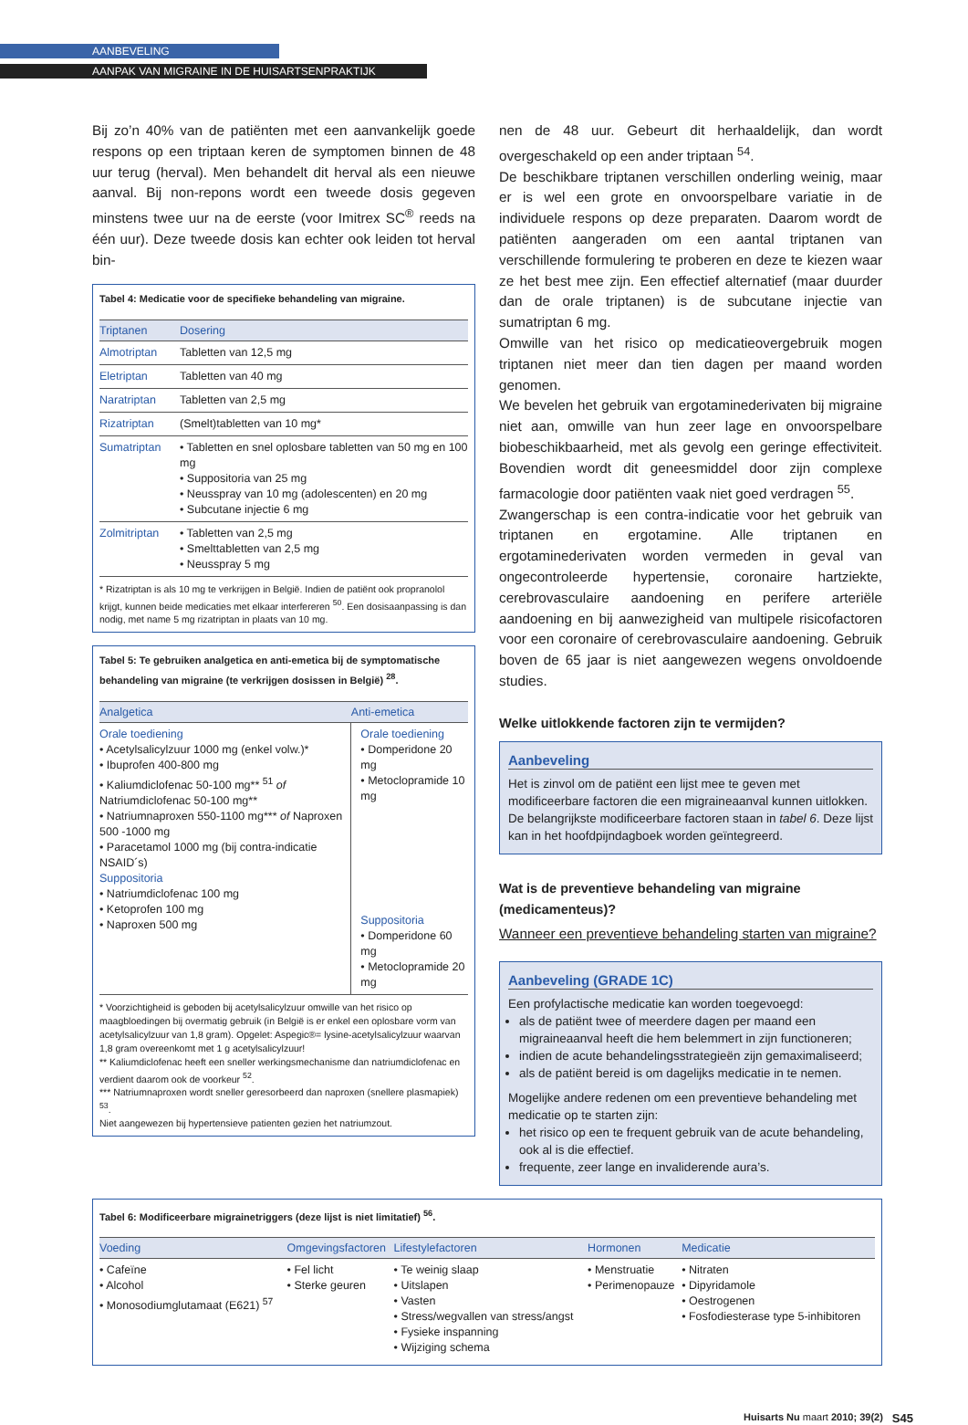AANBEVELING
AANPAK VAN MIGRAINE IN DE HUISARTSENPRAKTIJK
Bij zo’n 40% van de patiënten met een aanvankelijk goede respons op een triptaan keren de symptomen binnen de 48 uur terug (herval). Men behandelt dit herval als een nieuwe aanval. Bij non-repons wordt een tweede dosis gegeven minstens twee uur na de eerste (voor Imitrex SC<sup>®</sup> reeds na één uur). Deze tweede dosis kan echter ook leiden tot herval bin-
Tabel 4: Medicatie voor de specifieke behandeling van migraine.
| Triptanen | Dosering |
| --- | --- |
| Almotriptan | Tabletten van 12,5 mg |
| Eletriptan | Tabletten van 40 mg |
| Naratriptan | Tabletten van 2,5 mg |
| Rizatriptan | (Smelt)tabletten van 10 mg* |
| Sumatriptan | • Tabletten en snel oplosbare tabletten van 50 mg en 100 mg • Suppositoria van 25 mg • Neusspray van 10 mg (adolescenten) en 20 mg • Subcutane injectie 6 mg |
| Zolmitriptan | • Tabletten van 2,5 mg • Smelttabletten van 2,5 mg • Neusspray 5 mg |
* Rizatriptan is als 10 mg te verkrijgen in België. Indien de patiënt ook propranolol krijgt, kunnen beide medicaties met elkaar interfereren <sup>50</sup>. Een dosisaanpassing is dan nodig, met name 5 mg rizatriptan in plaats van 10 mg.
Tabel 5: Te gebruiken analgetica en anti-emetica bij de symptomatische behandeling van migraine (te verkrijgen dosissen in België) <sup>28</sup>.
| Analgetica | Anti-emetica |
| --- | --- |
| Orale toediening • Acetylsalicylzuur 1000 mg (enkel volw.)* • Ibuprofen 400-800 mg • Kaliumdiclofenac 50-100 mg** <sup>51</sup> of Natriumdiclofenac 50-100 mg** • Natriumnaproxen 550-1100 mg*** of Naproxen 500 -1000 mg • Paracetamol 1000 mg (bij contra-indicatie NSAID´s) Suppositoria • Natriumdiclofenac 100 mg • Ketoprofen 100 mg • Naproxen 500 mg | Orale toediening • Domperidone 20 mg • Metoclopramide 10 mg Suppositoria • Domperidone 60 mg • Metoclopramide 20 mg |
* Voorzichtigheid is geboden bij acetylsalicylzuur omwille van het risico op maagbloedingen bij overmatig gebruik (in België is er enkel een oplosbare vorm van acetylsalicylzuur van 1,8 gram). Opgelet: Aspegic®= lysine-acetylsalicylzuur waarvan 1,8 gram overeenkomt met 1 g acetylsalicylzuur!
** Kaliumdiclofenac heeft een sneller werkingsmechanisme dan natriumdiclofenac en verdient daarom ook de voorkeur <sup>52</sup>.
*** Natriumnaproxen wordt sneller geresorbeerd dan naproxen (snellere plasmapiek) <sup>53</sup>.
Niet aangewezen bij hypertensieve patienten gezien het natriumzout.
nen de 48 uur. Gebeurt dit herhaaldelijk, dan wordt overgeschakeld op een ander triptaan <sup>54</sup>.
De beschikbare triptanen verschillen onderling weinig, maar er is wel een grote en onvoorspelbare variatie in de individuele respons op deze preparaten. Daarom wordt de patiënten aangeraden om een aantal triptanen van verschillende formulering te proberen en deze te kiezen waar ze het best mee zijn. Een effectief alternatief (maar duurder dan de orale triptanen) is de subcutane injectie van sumatriptan 6 mg.
Omwille van het risico op medicatieovergebruik mogen triptanen niet meer dan tien dagen per maand worden genomen.
We bevelen het gebruik van ergotaminederivaten bij migraine niet aan, omwille van hun zeer lage en onvoorspelbare biobeschikbaarheid, met als gevolg een geringe effectiviteit. Bovendien wordt dit geneesmiddel door zijn complexe farmacologie door patiënten vaak niet goed verdragen <sup>55</sup>.
Zwangerschap is een contra-indicatie voor het gebruik van triptanen en ergotamine. Alle triptanen en ergotaminederivaten worden vermeden in geval van ongecontroleerde hypertensie, coronaire hartziekte, cerebrovasculaire aandoening en perifere arteriële aandoening en bij aanwezigheid van multipele risicofactoren voor een coronaire of cerebrovasculaire aandoening. Gebruik boven de 65 jaar is niet aangewezen wegens onvoldoende studies.
Welke uitlokkende factoren zijn te vermijden?
Aanbeveling
Het is zinvol om de patiënt een lijst mee te geven met modificeerbare factoren die een migraineaanval kunnen uitlokken. De belangrijkste modificeerbare factoren staan in tabel 6. Deze lijst kan in het hoofdpijndagboek worden geïntegreerd.
Wat is de preventieve behandeling van migraine (medicamenteus)?
Wanneer een preventieve behandeling starten van migraine?
Aanbeveling (GRADE 1C)
Een profylactische medicatie kan worden toegevoegd:
als de patiënt twee of meerdere dagen per maand een migraineaanval heeft die hem belemmert in zijn functioneren;
indien de acute behandelingsstrategieën zijn gemaximaliseerd;
als de patiënt bereid is om dagelijks medicatie in te nemen.
Mogelijke andere redenen om een preventieve behandeling met medicatie op te starten zijn:
het risico op een te frequent gebruik van de acute behandeling, ook al is die effectief.
frequente, zeer lange en invaliderende aura’s.
Tabel 6: Modificeerbare migrainetriggers (deze lijst is niet limitatief) <sup>56</sup>.
| Voeding | Omgevingsfactoren | Lifestylefactoren | Hormonen | Medicatie |
| --- | --- | --- | --- | --- |
| • Cafeïne • Alcohol • Monosodiumglutamaat (E621) <sup>57</sup> | • Fel licht • Sterke geuren | • Te weinig slaap • Uitslapen • Vasten • Stress/wegvallen van stress/angst • Fysieke inspanning • Wijziging schema | • Menstruatie • Perimenopauze | • Nitraten • Dipyridamole • Oestrogenen • Fosfodiesterase type 5-inhibitoren |
Huisarts Nu maart 2010; 39(2) S45